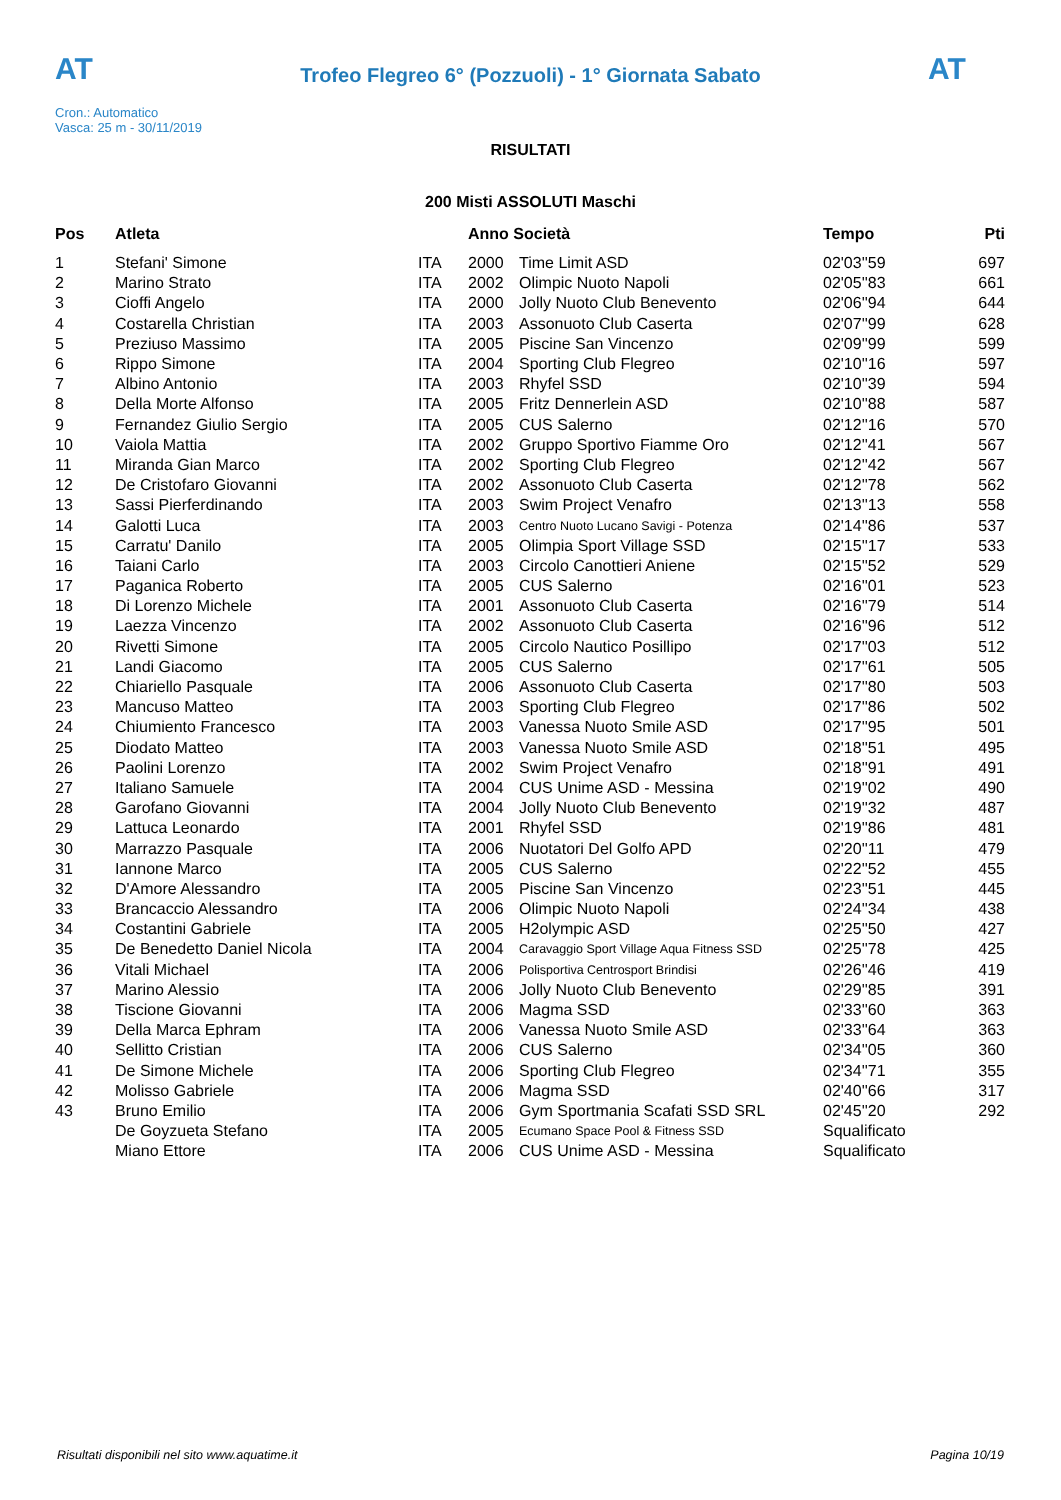AT
Trofeo Flegreo 6° (Pozzuoli) - 1° Giornata Sabato
AT
Cron.: Automatico
Vasca: 25 m - 30/11/2019
RISULTATI
200 Misti ASSOLUTI Maschi
| Pos | Atleta | | Anno Società | | Tempo | Pti |
| --- | --- | --- | --- | --- | --- | --- |
| 1 | Stefani' Simone | ITA | 2000 | Time Limit ASD | 02'03''59 | 697 |
| 2 | Marino Strato | ITA | 2002 | Olimpic Nuoto Napoli | 02'05''83 | 661 |
| 3 | Cioffi Angelo | ITA | 2000 | Jolly Nuoto Club Benevento | 02'06''94 | 644 |
| 4 | Costarella Christian | ITA | 2003 | Assonuoto Club Caserta | 02'07''99 | 628 |
| 5 | Preziuso Massimo | ITA | 2005 | Piscine San Vincenzo | 02'09''99 | 599 |
| 6 | Rippo Simone | ITA | 2004 | Sporting Club Flegreo | 02'10''16 | 597 |
| 7 | Albino Antonio | ITA | 2003 | Rhyfel SSD | 02'10''39 | 594 |
| 8 | Della Morte Alfonso | ITA | 2005 | Fritz Dennerlein ASD | 02'10''88 | 587 |
| 9 | Fernandez Giulio Sergio | ITA | 2005 | CUS Salerno | 02'12''16 | 570 |
| 10 | Vaiola Mattia | ITA | 2002 | Gruppo Sportivo Fiamme Oro | 02'12''41 | 567 |
| 11 | Miranda Gian Marco | ITA | 2002 | Sporting Club Flegreo | 02'12''42 | 567 |
| 12 | De Cristofaro Giovanni | ITA | 2002 | Assonuoto Club Caserta | 02'12''78 | 562 |
| 13 | Sassi Pierferdinando | ITA | 2003 | Swim Project Venafro | 02'13''13 | 558 |
| 14 | Galotti Luca | ITA | 2003 | Centro Nuoto Lucano Savigi - Potenza | 02'14''86 | 537 |
| 15 | Carratu' Danilo | ITA | 2005 | Olimpia Sport Village SSD | 02'15''17 | 533 |
| 16 | Taiani Carlo | ITA | 2003 | Circolo Canottieri Aniene | 02'15''52 | 529 |
| 17 | Paganica Roberto | ITA | 2005 | CUS Salerno | 02'16''01 | 523 |
| 18 | Di Lorenzo Michele | ITA | 2001 | Assonuoto Club Caserta | 02'16''79 | 514 |
| 19 | Laezza Vincenzo | ITA | 2002 | Assonuoto Club Caserta | 02'16''96 | 512 |
| 20 | Rivetti Simone | ITA | 2005 | Circolo Nautico Posillipo | 02'17''03 | 512 |
| 21 | Landi Giacomo | ITA | 2005 | CUS Salerno | 02'17''61 | 505 |
| 22 | Chiariello Pasquale | ITA | 2006 | Assonuoto Club Caserta | 02'17''80 | 503 |
| 23 | Mancuso Matteo | ITA | 2003 | Sporting Club Flegreo | 02'17''86 | 502 |
| 24 | Chiumiento Francesco | ITA | 2003 | Vanessa Nuoto Smile ASD | 02'17''95 | 501 |
| 25 | Diodato Matteo | ITA | 2003 | Vanessa Nuoto Smile ASD | 02'18''51 | 495 |
| 26 | Paolini Lorenzo | ITA | 2002 | Swim Project Venafro | 02'18''91 | 491 |
| 27 | Italiano Samuele | ITA | 2004 | CUS Unime ASD - Messina | 02'19''02 | 490 |
| 28 | Garofano Giovanni | ITA | 2004 | Jolly Nuoto Club Benevento | 02'19''32 | 487 |
| 29 | Lattuca Leonardo | ITA | 2001 | Rhyfel SSD | 02'19''86 | 481 |
| 30 | Marrazzo Pasquale | ITA | 2006 | Nuotatori Del Golfo APD | 02'20''11 | 479 |
| 31 | Iannone Marco | ITA | 2005 | CUS Salerno | 02'22''52 | 455 |
| 32 | D'Amore Alessandro | ITA | 2005 | Piscine San Vincenzo | 02'23''51 | 445 |
| 33 | Brancaccio Alessandro | ITA | 2006 | Olimpic Nuoto Napoli | 02'24''34 | 438 |
| 34 | Costantini Gabriele | ITA | 2005 | H2olympic ASD | 02'25''50 | 427 |
| 35 | De Benedetto Daniel Nicola | ITA | 2004 | Caravaggio Sport Village Aqua Fitness SSD | 02'25''78 | 425 |
| 36 | Vitali Michael | ITA | 2006 | Polisportiva Centrosport Brindisi | 02'26''46 | 419 |
| 37 | Marino Alessio | ITA | 2006 | Jolly Nuoto Club Benevento | 02'29''85 | 391 |
| 38 | Tiscione Giovanni | ITA | 2006 | Magma SSD | 02'33''60 | 363 |
| 39 | Della Marca Ephram | ITA | 2006 | Vanessa Nuoto Smile ASD | 02'33''64 | 363 |
| 40 | Sellitto Cristian | ITA | 2006 | CUS Salerno | 02'34''05 | 360 |
| 41 | De Simone Michele | ITA | 2006 | Sporting Club Flegreo | 02'34''71 | 355 |
| 42 | Molisso Gabriele | ITA | 2006 | Magma SSD | 02'40''66 | 317 |
| 43 | Bruno Emilio | ITA | 2006 | Gym Sportmania Scafati SSD SRL | 02'45''20 | 292 |
| | De Goyzueta Stefano | ITA | 2005 | Ecumano Space Pool & Fitness SSD | Squalificato | |
| | Miano Ettore | ITA | 2006 | CUS Unime ASD - Messina | Squalificato | |
Risultati disponibili nel sito www.aquatime.it Pagina 10/19